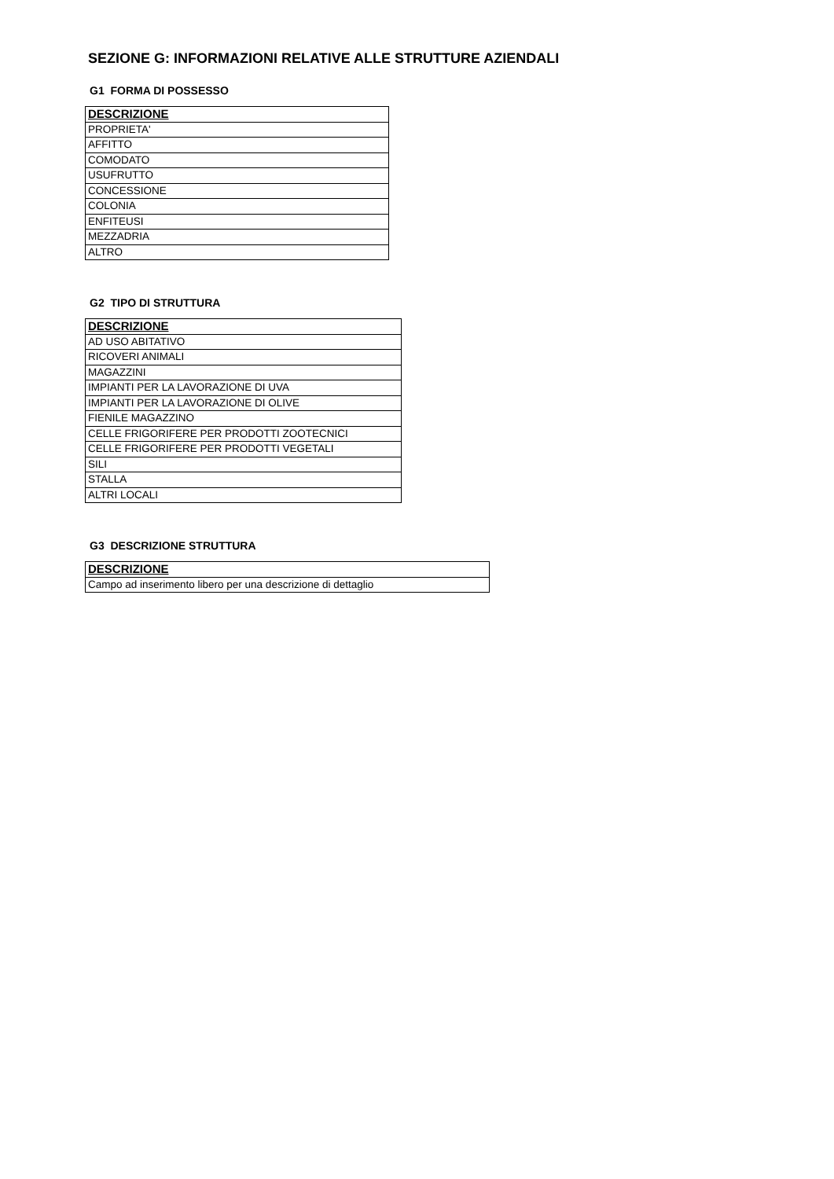SEZIONE G: INFORMAZIONI RELATIVE ALLE STRUTTURE AZIENDALI
G1 FORMA DI POSSESSO
| DESCRIZIONE |
| --- |
| PROPRIETA' |
| AFFITTO |
| COMODATO |
| USUFRUTTO |
| CONCESSIONE |
| COLONIA |
| ENFITEUSI |
| MEZZADRIA |
| ALTRO |
G2 TIPO DI STRUTTURA
| DESCRIZIONE |
| --- |
| AD USO ABITATIVO |
| RICOVERI ANIMALI |
| MAGAZZINI |
| IMPIANTI PER LA LAVORAZIONE DI UVA |
| IMPIANTI PER LA LAVORAZIONE DI OLIVE |
| FIENILE MAGAZZINO |
| CELLE FRIGORIFERE PER PRODOTTI ZOOTECNICI |
| CELLE FRIGORIFERE PER PRODOTTI VEGETALI |
| SILI |
| STALLA |
| ALTRI LOCALI |
G3 DESCRIZIONE STRUTTURA
| DESCRIZIONE |
| --- |
| Campo ad inserimento libero per una descrizione di dettaglio |